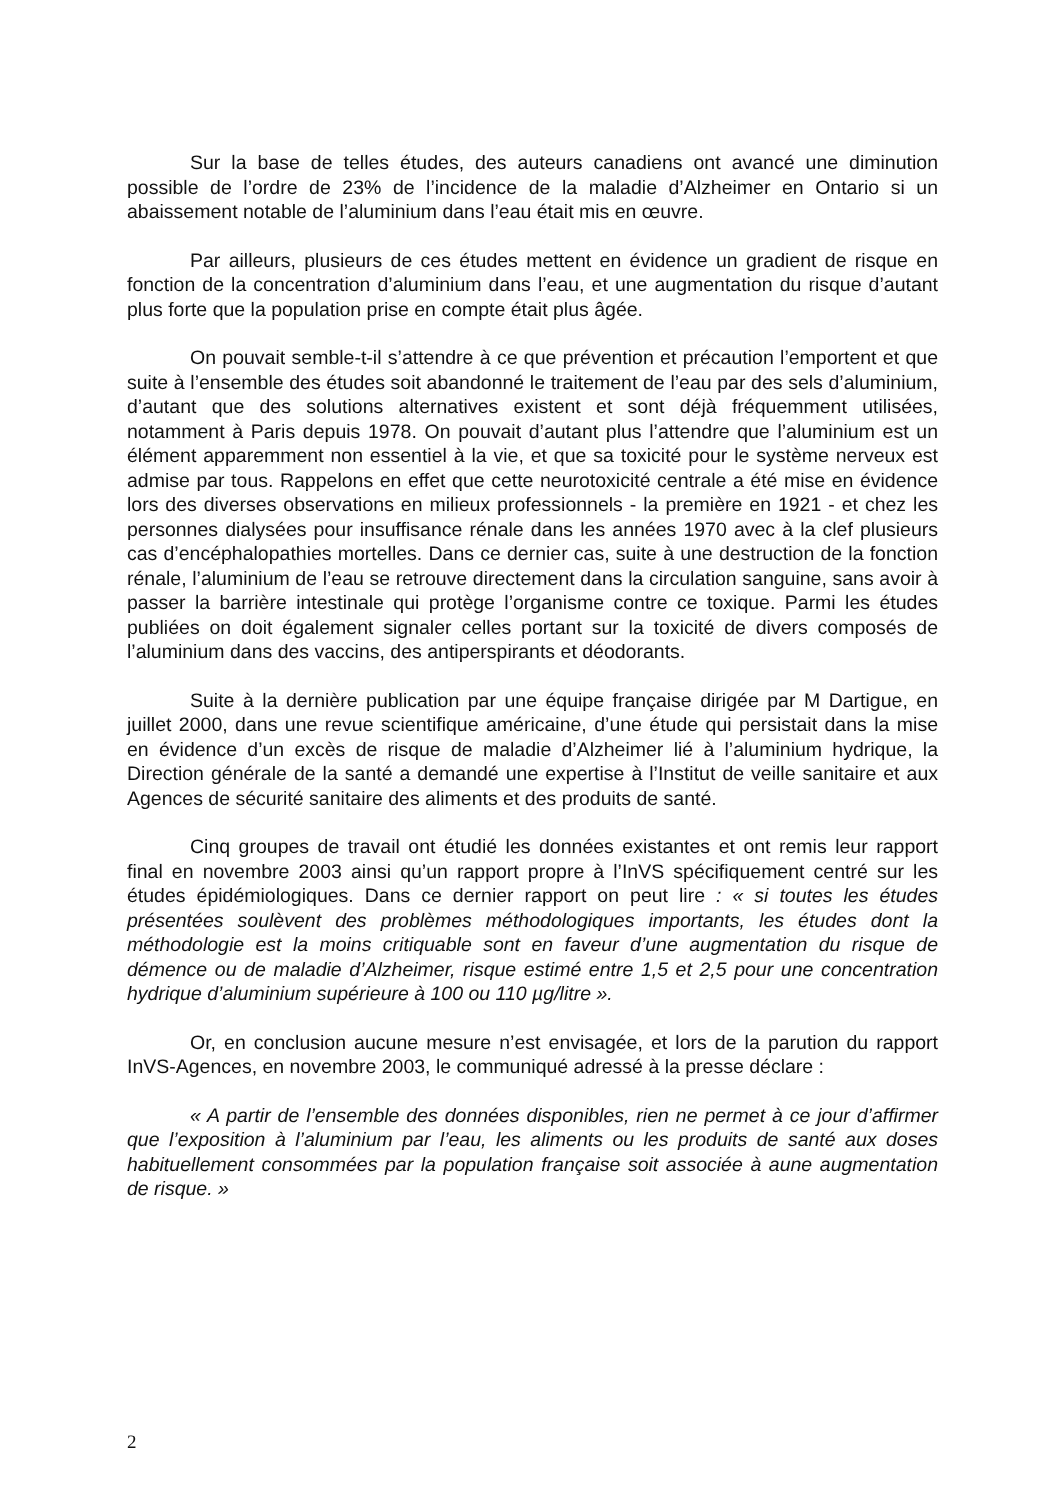Sur la base de telles études, des auteurs canadiens ont avancé une diminution possible de l’ordre de 23% de l’incidence de la maladie d’Alzheimer en Ontario si un abaissement notable de l’aluminium dans l’eau était mis en œuvre.
Par ailleurs, plusieurs de ces études mettent en évidence un gradient de risque en fonction de la concentration d’aluminium dans l’eau, et une augmentation du risque d’autant plus forte que la population prise en compte était plus âgée.
On pouvait semble-t-il s’attendre à ce que prévention et précaution l’emportent et que suite à l’ensemble des études soit abandonné le traitement de l’eau par des sels d’aluminium, d’autant que des solutions alternatives existent et sont déjà fréquemment utilisées, notamment à Paris depuis 1978. On pouvait d’autant plus l’attendre que l’aluminium est un élément apparemment non essentiel à la vie, et que sa toxicité pour le système nerveux est admise par tous. Rappelons en effet que cette neurotoxicité centrale a été mise en évidence lors des diverses observations en milieux professionnels - la première en 1921 - et chez les personnes dialysées pour insuffisance rénale dans les années 1970 avec à la clef plusieurs cas d’encéphalopathies mortelles. Dans ce dernier cas, suite à une destruction de la fonction rénale, l’aluminium de l’eau se retrouve directement dans la circulation sanguine, sans avoir à passer la barrière intestinale qui protège l’organisme contre ce toxique. Parmi les études publiées on doit également signaler celles portant sur la toxicité de divers composés de l’aluminium dans des vaccins, des antiperspirants et déodorants.
Suite à la dernière publication par une équipe française dirigée par M Dartigue, en juillet 2000, dans une revue scientifique américaine, d’une étude qui persistait dans la mise en évidence d’un excès de risque de maladie d’Alzheimer lié à l’aluminium hydrique, la Direction générale de la santé a demandé une expertise à l’Institut de veille sanitaire et aux Agences de sécurité sanitaire des aliments et des produits de santé.
Cinq groupes de travail ont étudié les données existantes et ont remis leur rapport final en novembre 2003 ainsi qu’un rapport propre à l’InVS spécifiquement centré sur les études épidémiologiques. Dans ce dernier rapport on peut lire : « si toutes les études présentées soulèvent des problèmes méthodologiques importants, les études dont la méthodologie est la moins critiquable sont en faveur d’une augmentation du risque de démence ou de maladie d’Alzheimer, risque estimé entre 1,5 et 2,5 pour une concentration hydrique d’aluminium supérieure à 100 ou 110 µg/litre ».
Or, en conclusion aucune mesure n’est envisagée, et lors de la parution du rapport InVS-Agences, en novembre 2003, le communiqué adressé à la presse déclare :
« A partir de l’ensemble des données disponibles, rien ne permet à ce jour d’affirmer que l’exposition à l’aluminium par l’eau, les aliments ou les produits de santé aux doses habituellement consommées par la population française soit associée à aune augmentation de risque. »
2